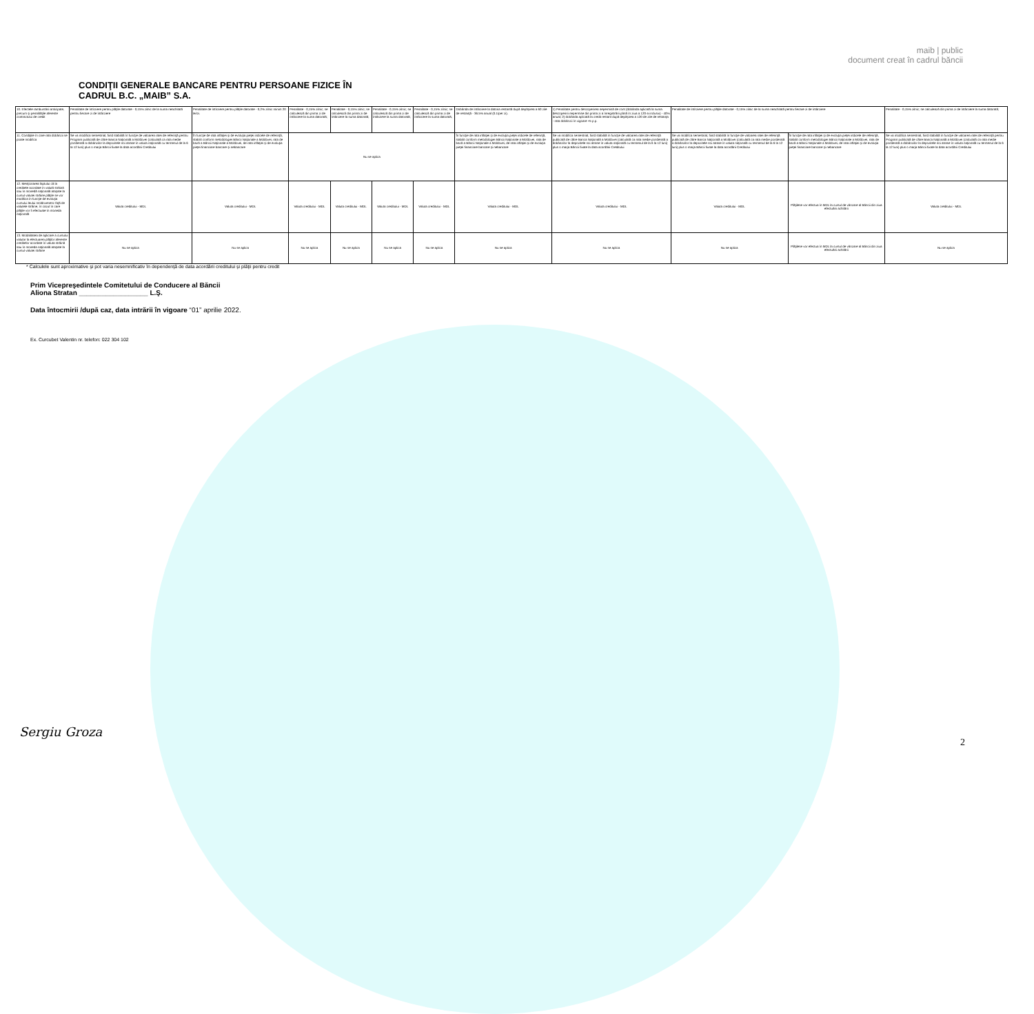maib | public
document creat în cadrul băncii
CONDIŢII GENERALE BANCARE PENTRU PERSOANE FIZICE ÎN
CADRUL B.C. „MAIB” S.A.
| 10. Efectele rambursării anticipate, precum şi penalităţile aferente contractului de credit | Penalitate de întîrziere pentru plăţile datorate - 0,15% zilnic de la suma neachitată pentru fiecare zi de întârziere | Penalitate de întîrziere pentru plăţile datorate - 0,2% zilnic minim 20 lei/zi. | Penalitate - 0,15% zilnic; se calculează din prima zi de întârziere la suma datorată; | Penalitate - 0,15% zilnic; se calculează din prima zi de întârziere la suma datorată; | Penalitate - 0,15% zilnic; se calculează din prima zi de întârziere la suma datorată; | Penalitate - 0,15% zilnic; se calculează din prima zi de întârziere la suma datorată; | Dobânda de întârziere la datoria restantă după depăşirea a 60 zile de restanţă - 36.5% anual (0.1/per zi). | 1) Penalitate pentru descoperirea nepermisă de cont (dobânda aplicată la suma descoperirii nepermise din prima zi a înregistrării până în ziua a 120-a inclusiv) - 40% anual; 2) dobânda aplicată la credit restant după depăşirea a 120 de zile de restanţa - rata dobânzii în vigoare +5 p.p. | Penalitate de întîrziere pentru plăţile datorate - 0,15% zilnic de la suma neachitată pentru fiecare zi de întârziere | | Penalitate - 0,15% zilnic; se calculează din prima zi de întârziere la suma datorată; |
| 11. Condiţiile în care rata dobânzii se poate modifica | Se va modifica semestrial, fiind stabilită în funcţie de valoarea ratei de referinţă pentru Program publicată de către Banca Naţională a Moldovei (calculată ca rata medie ponderată a dobânzilor la depozitele noi atrase în valuta naţională cu termenul de la 6 la 12 luni) plus o marja Băncii fixate la data acordării Creditului | În funcţie de rata inflaţiei şi de evoluţia pieţei indicele de referinţă, stabilit conform metodologiei Băncii Naţionale a Moldovei, rata de bază a Băncii Naţionale a Moldovei, de rata inflaţiei şi de evoluţia pieţei financiare bancare şi nebancare | Nu se aplica | | | | În funcţie de rata inflaţiei şi de evoluţia pieţei indicele de referinţă, stabilit conform metodologiei Băncii Naţionale a Moldovei, rata de bază a Băncii Naţionale a Moldovei, de rata inflaţiei şi de evoluţia pieţei financiare bancare şi nebancare | Se va modifica semestrial, fiind stabilită în funcţie de valoarea ratei de referinţă publicată de către Banca Naţională a Moldovei (calculată ca rata medie ponderată a dobânzilor la depozitele noi atrase în valuta naţională cu termenul de la 6 la 12 luni) plus o marja Băncii fixate la data acordării Creditului | Se va modifica semestrial, fiind stabilită în funcţie de valoarea ratei de referinţă publicată de către Banca Naţională a Moldovei (calculată ca rata medie ponderată a dobânzilor la depozitele noi atrase în valuta naţională cu termenul de la 6 la 12 luni) plus o marja Băncii fixate la data acordării Creditului | În funcţie de rata inflaţiei şi de evoluţia pieţei indicele de referinţă, stabilit conform metodologiei Băncii Naţionale a Moldovei, rata de bază a Băncii Naţionale a Moldovei, de rata inflaţiei şi de evoluţia pieţei financiare bancare şi nebancare | Se va modifica semestrial, fiind stabilită în funcţie de valoarea ratei de referinţă pentru Program publicată de către Banca Naţională a Moldovei (calculată ca rata medie ponderată a dobânzilor la depozitele noi atrase în valuta naţională cu termenul de la 6 la 12 luni) plus o marja Băncii fixate la data acordării Creditului |
| 12. Menţionarea faptului că la creditele acordate în valută străină sau în monedă naţională ataşate la cursul valutei străine plăţile se vor modifica în funcţie de evoluţia cursului leului moldovenesc faţă de valutele străine, în cazul în care plăţile vor fi efectuate în moneda naţională | Valuta creditului - MDL | Valuta creditului - MDL | Valuta creditului - MDL | Valuta creditului - MDL | Valuta creditului - MDL | Valuta creditului - MDL | Valuta creditului - MDL | Valuta creditului - MDL | Valuta creditului - MDL | Plăţilese vor efectua în MDL la cursul de vânzare al Băncii din ziua efectuării achitării | Valuta creditului - MDL |
| 13. Modalitatea de aplicare a cursului valutar la efectuarea plăţilor aferente creditelor acordate în valuta străină sau în moneda naţională ataşate la cursul valutei străine | Nu se aplica | Nu se aplica | Nu se aplica | Nu se aplica | Nu se aplica | Nu se aplica | Nu se aplica | Nu se aplica | Nu se aplica | Plăţilese vor efectua în MDL la cursul de vânzare al Băncii din ziua efectuării achitării | Nu se aplica |
* Calculele sunt aproximative şi pot varia nesemnificativ în dependenţă de data acordării creditului şi plăţii pentru credit
Prim Vicepreşedintele Comitetului de Conducere al Băncii
Aliona Stratan __________________ L.Ş.
Data întocmirii /după caz, data intrării în vigoare “01” aprilie 2022.
Ex. Curcubet Valentin nr. telefon: 022 304 102
Sergiu Groza
2